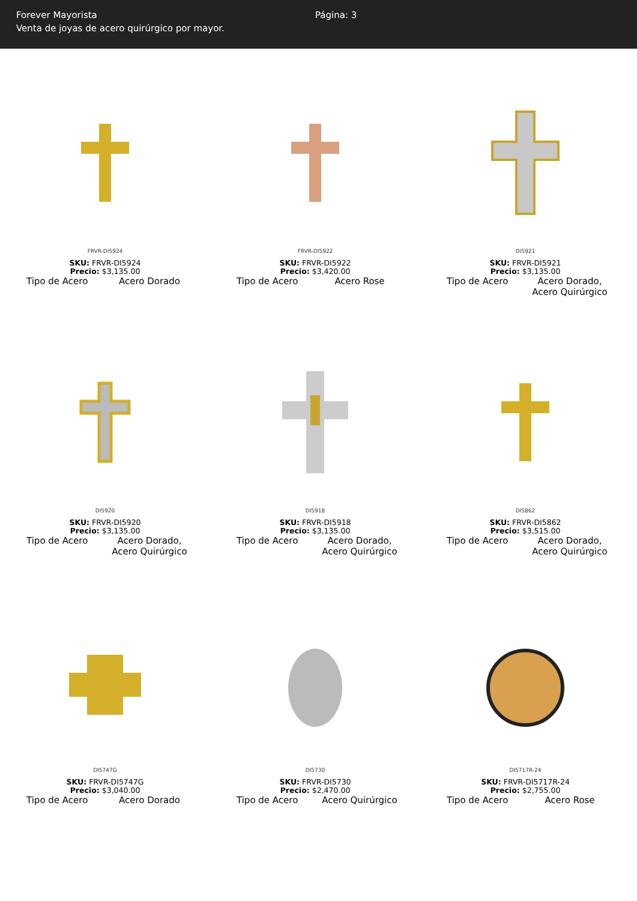Forever Mayorista
Venta de joyas de acero quirúrgico por mayor.
Página: 3
FRVR-DI5924
SKU: FRVR-DI5924
Precio: $3,135.00
Tipo de Acero Acero Dorado
FRVR-DI5922
SKU: FRVR-DI5922
Precio: $3,420.00
Tipo de Acero Acero Rose
DI5921
SKU: FRVR-DI5921
Precio: $3,135.00
Tipo de Acero Acero Dorado, Acero Quirúrgico
DI5920
SKU: FRVR-DI5920
Precio: $3,135.00
Tipo de Acero Acero Dorado, Acero Quirúrgico
DI5918
SKU: FRVR-DI5918
Precio: $3,135.00
Tipo de Acero Acero Dorado, Acero Quirúrgico
DI5862
SKU: FRVR-DI5862
Precio: $3,515.00
Tipo de Acero Acero Dorado, Acero Quirúrgico
DI5747G
SKU: FRVR-DI5747G
Precio: $3,040.00
Tipo de Acero Acero Dorado
DI5730
SKU: FRVR-DI5730
Precio: $2,470.00
Tipo de Acero Acero Quirúrgico
DI5717R-24
SKU: FRVR-DI5717R-24
Precio: $2,755.00
Tipo de Acero Acero Rose